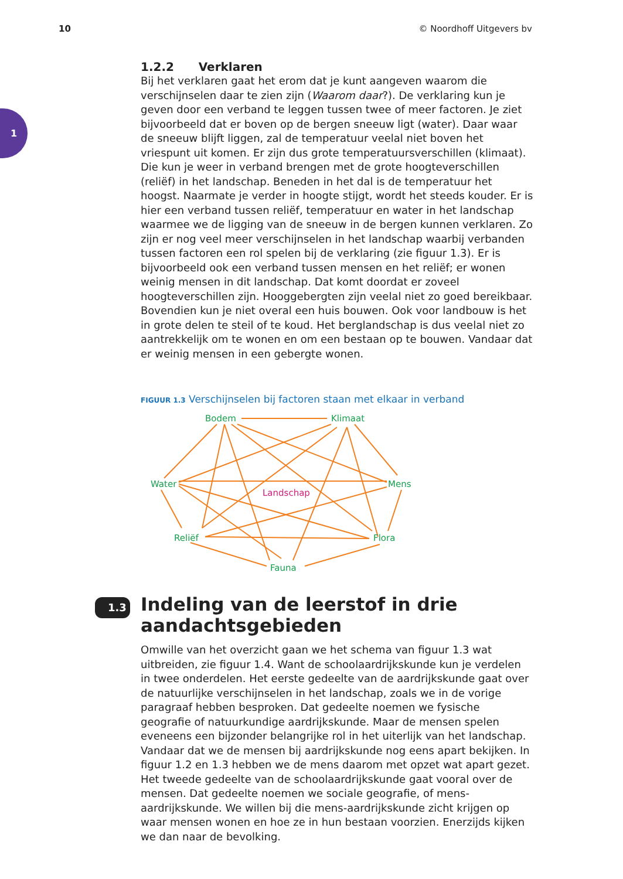10 © Noordhoff Uitgevers bv
1
1.2.2 Verklaren
Bij het verklaren gaat het erom dat je kunt aangeven waarom die verschijnselen daar te zien zijn (Waarom daar?). De verklaring kun je geven door een verband te leggen tussen twee of meer factoren. Je ziet bijvoorbeeld dat er boven op de bergen sneeuw ligt (water). Daar waar de sneeuw blijft liggen, zal de temperatuur veelal niet boven het vriespunt uit komen. Er zijn dus grote temperatuursverschillen (klimaat). Die kun je weer in verband brengen met de grote hoogteverschillen (reliëf) in het landschap. Beneden in het dal is de temperatuur het hoogst. Naarmate je verder in hoogte stijgt, wordt het steeds kouder. Er is hier een verband tussen reliëf, temperatuur en water in het landschap waarmee we de ligging van de sneeuw in de bergen kunnen verklaren. Zo zijn er nog veel meer verschijnselen in het landschap waarbij verbanden tussen factoren een rol spelen bij de verklaring (zie figuur 1.3). Er is bijvoorbeeld ook een verband tussen mensen en het reliëf; er wonen weinig mensen in dit landschap. Dat komt doordat er zoveel hoogteverschillen zijn. Hooggebergten zijn veelal niet zo goed bereikbaar. Bovendien kun je niet overal een huis bouwen. Ook voor landbouw is het in grote delen te steil of te koud. Het berglandschap is dus veelal niet zo aantrekkelijk om te wonen en om een bestaan op te bouwen. Vandaar dat er weinig mensen in een gebergte wonen.
FIGUUR 1.3 Verschijnselen bij factoren staan met elkaar in verband
Bodem
Klimaat
Water
Mens
Reliëf
Flora
Fauna
Landschap
1.3 Indeling van de leerstof in drie aandachtsgebieden
Omwille van het overzicht gaan we het schema van figuur 1.3 wat uitbreiden, zie figuur 1.4. Want de schoolaardrijkskunde kun je verdelen in twee onderdelen. Het eerste gedeelte van de aardrijkskunde gaat over de natuurlijke verschijnselen in het landschap, zoals we in de vorige paragraaf hebben besproken. Dat gedeelte noemen we fysische geografie of natuurkundige aardrijkskunde. Maar de mensen spelen eveneens een bijzonder belangrijke rol in het uiterlijk van het landschap. Vandaar dat we de mensen bij aardrijkskunde nog eens apart bekijken. In figuur 1.2 en 1.3 hebben we de mens daarom met opzet wat apart gezet. Het tweede gedeelte van de schoolaardrijkskunde gaat vooral over de mensen. Dat gedeelte noemen we sociale geografie, of mens-aardrijkskunde. We willen bij die mens-aardrijkskunde zicht krijgen op waar mensen wonen en hoe ze in hun bestaan voorzien. Enerzijds kijken we dan naar de bevolking.